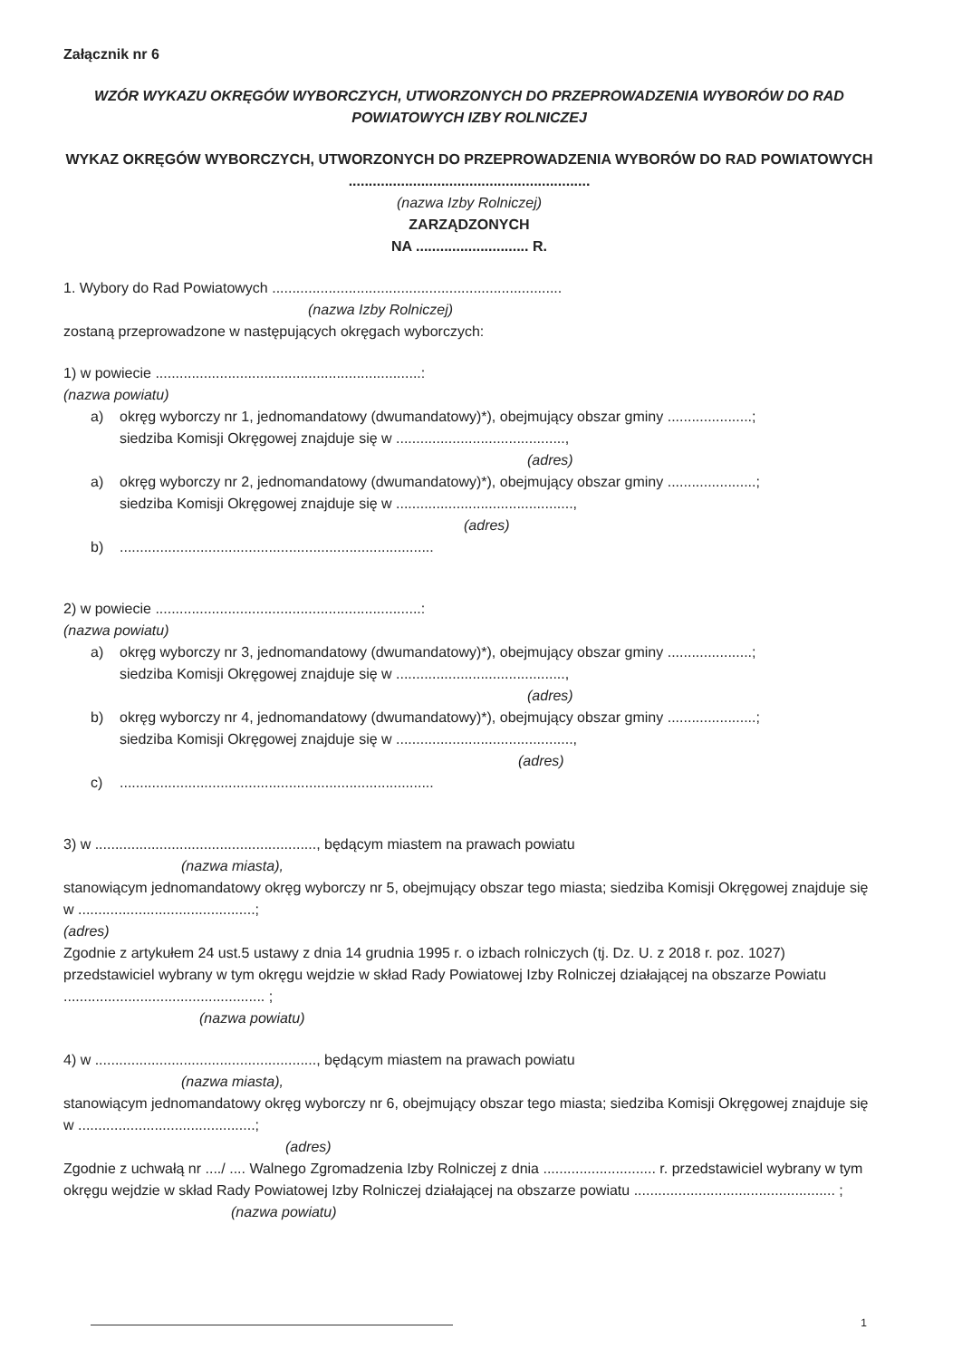Załącznik nr 6
WZÓR WYKAZU OKRĘGÓW WYBORCZYCH, UTWORZONYCH DO PRZEPROWADZENIA WYBORÓW DO RAD POWIATOWYCH IZBY ROLNICZEJ
WYKAZ OKRĘGÓW WYBORCZYCH, UTWORZONYCH DO PRZEPROWADZENIA WYBORÓW DO RAD POWIATOWYCH ............................................................
(nazwa Izby Rolniczej)
ZARZĄDZONYCH
NA ............................ R.
1. Wybory do Rad Powiatowych ........................................................................
(nazwa Izby Rolniczej)
zostaną przeprowadzone w następujących okręgach wyborczych:
1) w powiecie ..................................................................:
(nazwa powiatu)
a) okręg wyborczy nr 1, jednomandatowy (dwumandatowy)*), obejmujący obszar gminy .....................;
siedziba Komisji Okręgowej znajduje się w ..........................................,
(adres)
a) okręg wyborczy nr 2, jednomandatowy (dwumandatowy)*), obejmujący obszar gminy ......................;
siedziba Komisji Okręgowej znajduje się w ............................................,
(adres)
b) ..............................................................................
2) w powiecie ..................................................................:
(nazwa powiatu)
a) okręg wyborczy nr 3, jednomandatowy (dwumandatowy)*), obejmujący obszar gminy .....................;
siedziba Komisji Okręgowej znajduje się w ..........................................,
(adres)
b) okręg wyborczy nr 4, jednomandatowy (dwumandatowy)*), obejmujący obszar gminy ......................;
siedziba Komisji Okręgowej znajduje się w ............................................,
(adres)
c) ..............................................................................
3) w ......................................................., będącym miastem na prawach powiatu
(nazwa miasta),
stanowiącym jednomandatowy okręg wyborczy nr 5, obejmujący obszar tego miasta; siedziba Komisji Okręgowej znajduje się w ............................................;
(adres)
Zgodnie z artykułem 24 ust.5 ustawy z dnia 14 grudnia 1995 r. o izbach rolniczych (tj. Dz. U. z 2018 r. poz. 1027) przedstawiciel wybrany w tym okręgu wejdzie w skład Rady Powiatowej Izby Rolniczej działającej na obszarze Powiatu .................................................. ;
(nazwa powiatu)
4) w ......................................................., będącym miastem na prawach powiatu
(nazwa miasta),
stanowiącym jednomandatowy okręg wyborczy nr 6, obejmujący obszar tego miasta; siedziba Komisji Okręgowej znajduje się w ............................................;
(adres)
Zgodnie z uchwałą nr ..../ .... Walnego Zgromadzenia Izby Rolniczej z dnia ............................ r. przedstawiciel wybrany w tym okręgu wejdzie w skład Rady Powiatowej Izby Rolniczej działającej na obszarze powiatu .................................................. ;
(nazwa powiatu)
1